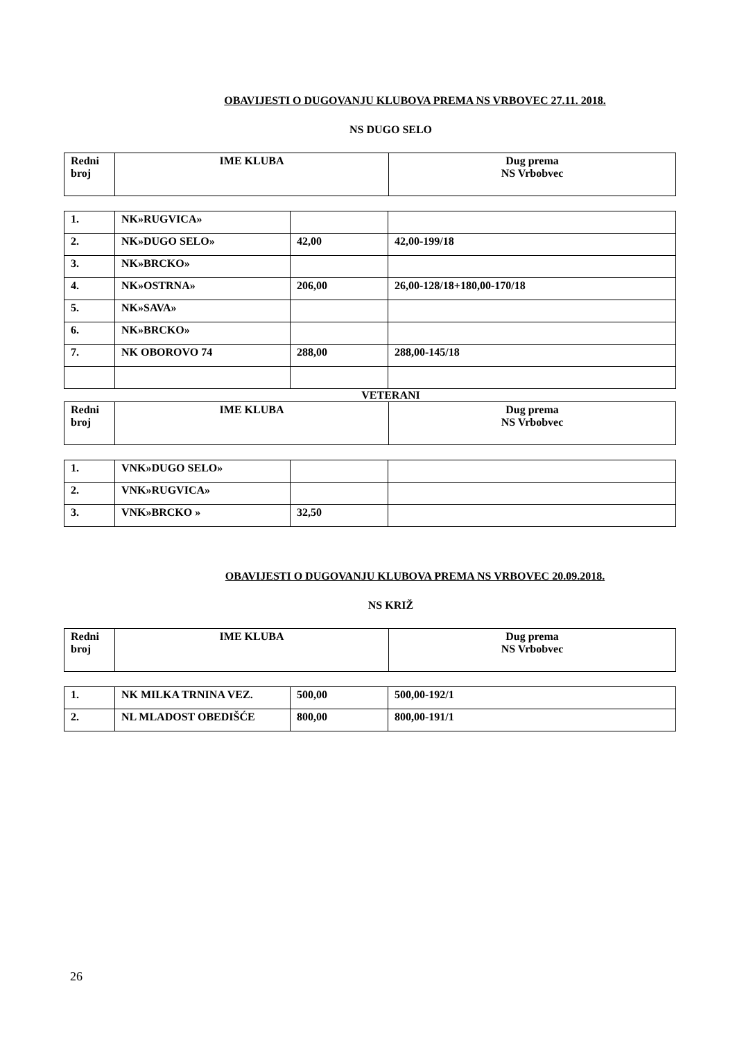OBAVIJESTI O DUGOVANJU KLUBOVA PREMA NS VRBOVEC 27.11. 2018.
NS DUGO SELO
| Redni broj | IME KLUBA | Dug prema NS Vrbobvec |
| --- | --- | --- |
| 1. | NK»RUGVICA» | | |
| 2. | NK»DUGO SELO» | 42,00 | 42,00-199/18 |
| 3. | NK»BRCKO» | | |
| 4. | NK»OSTRNA» | 206,00 | 26,00-128/18+180,00-170/18 |
| 5. | NK»SAVA» | | |
| 6. | NK»BRCKO» | | |
| 7. | NK OBOROVO 74 | 288,00 | 288,00-145/18 |
VETERANI
| Redni broj | IME KLUBA | Dug prema NS Vrbobvec |
| --- | --- | --- |
| 1. | VNK»DUGO SELO» | | |
| 2. | VNK»RUGVICA» | | |
| 3. | VNK»BRCKO » | 32,50 | |
OBAVIJESTI O DUGOVANJU KLUBOVA PREMA NS VRBOVEC 20.09.2018.
NS KRIŽ
| Redni broj | IME KLUBA | Dug prema NS Vrbobvec |
| --- | --- | --- |
| 1. | NK MILKA TRNINA VEZ. | 500,00 | 500,00-192/1 |
| 2. | NL MLADOST OBEDIŠĆE | 800,00 | 800,00-191/1 |
26